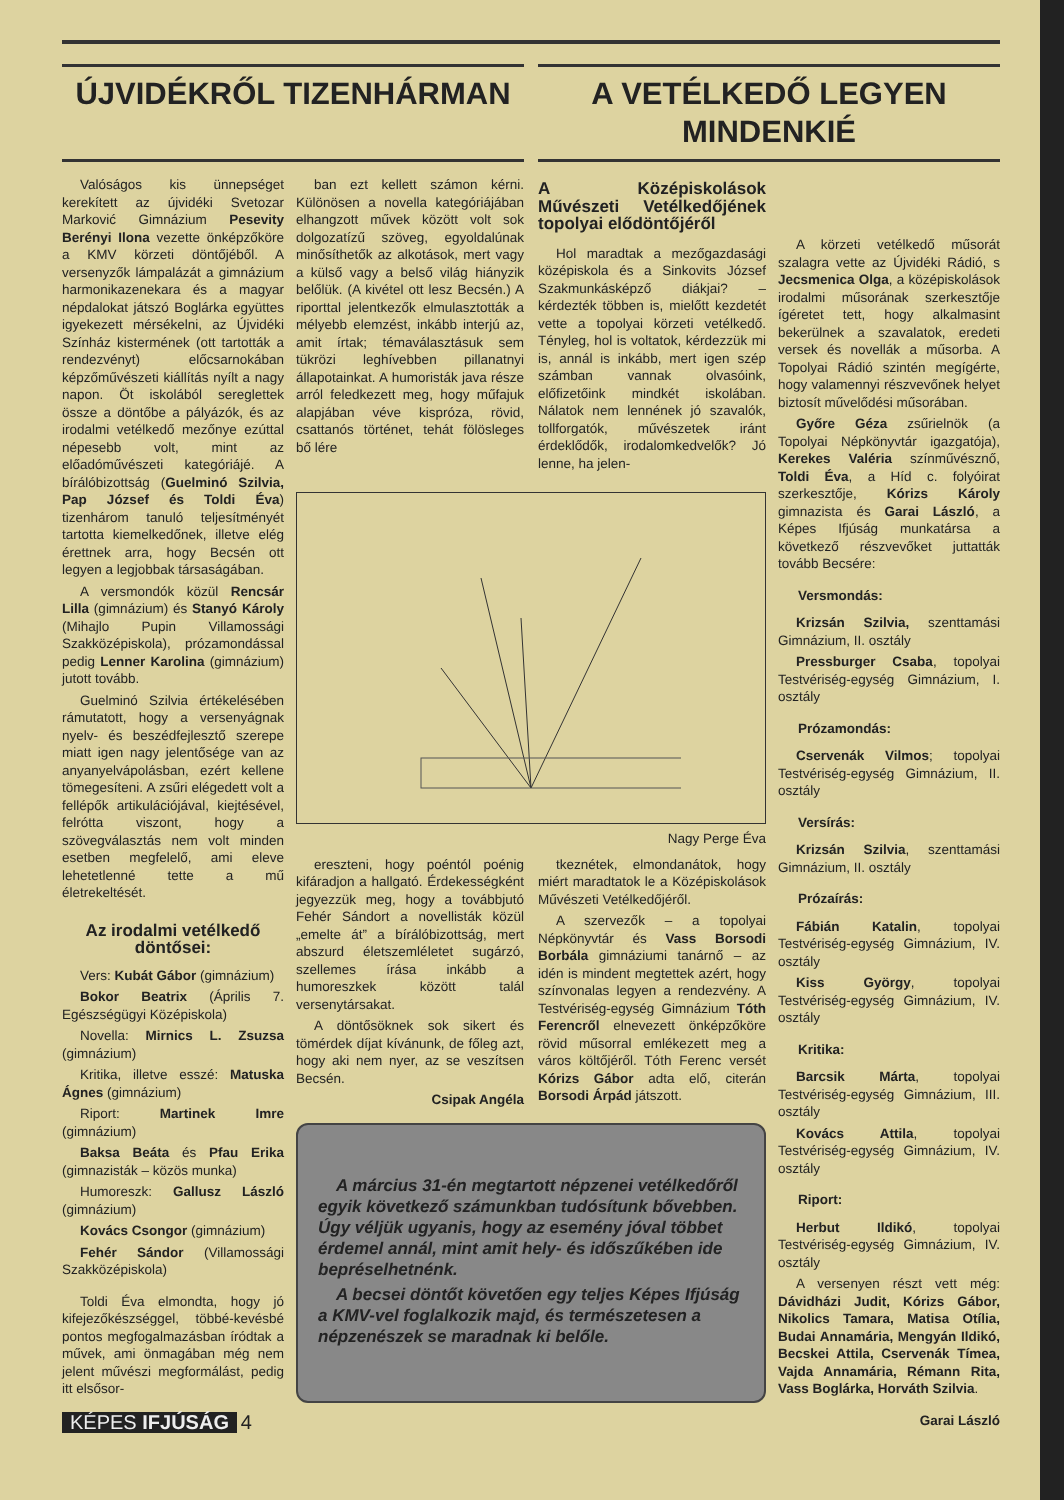ÚJVIDÉKRŐL TIZENHÁRMAN A VETÉLKEDŐ LEGYEN MINDENKIÉ
Valóságos kis ünnepséget kerekített az újvidéki Svetozar Marković Gimnázium Pesevity Berényi Ilona vezette önképzőköre a KMV körzeti döntőjéből. A versenyzők lámpalázát a gimnázium harmonikazenekara és a magyar népdalokat játszó Boglárka együttes igyekezett mérsékelni, az Újvidéki Színház kistermének (ott tartották a rendezvényt) előcsarnokában képzőművészeti kiállítás nyílt a nagy napon. Öt iskolából sereglettek össze a döntőbe a pályázók, és az irodalmi vetélkedő mezőnye ezúttal népesebb volt, mint az előadóművészeti kategóriájé. A bírálóbizottság (Guelminó Szilvia, Pap József és Toldi Éva) tizenhárom tanuló teljesítményét tartotta kiemelkedőnek, illetve elég érettnek arra, hogy Becsén ott legyen a legjobbak társaságában.
A versmondók közül Rencsár Lilla (gimnázium) és Stanyó Károly (Mihajlo Pupin Villamossági Szakközépiskola), prózamondással pedig Lenner Karolina (gimnázium) jutott tovább.
Guelminó Szilvia értékelésében rámutatott, hogy a versenyágnak nyelv- és beszédfejlesztő szerepe miatt igen nagy jelentősége van az anyanyelvápolásban, ezért kellene tömegesíteni. A zsűri elégedett volt a fellépők artikulációjával, kiejtésével, felrótta viszont, hogy a szövegválasztás nem volt minden esetben megfelelő, ami eleve lehetetlenné tette a mű életrekeltését.
Az irodalmi vetélkedő döntősei:
Vers: Kubát Gábor (gimnázium)
Bokor Beatrix (Április 7. Egészségügyi Középiskola)
Novella: Mirnics L. Zsuzsa (gimnázium)
Kritika, illetve esszé: Matuska Ágnes (gimnázium)
Riport: Martinek Imre (gimnázium)
Baksa Beáta és Pfau Erika (gimnazisták – közös munka)
Humoreszk: Gallusz László (gimnázium)
Kovács Csongor (gimnázium)
Fehér Sándor (Villamossági Szakközépiskola)
Toldi Éva elmondta, hogy jó kifejezőkészséggel, többé-kevésbé pontos megfogalmazásban íródtak a művek, ami önmagában még nem jelent művészi megformálást, pedig itt elsősor-
KÉPES IFJÚSÁG
4
ban ezt kellett számon kérni. Különösen a novella kategóriájában elhangzott művek között volt sok dolgozatízű szöveg, egyoldalúnak minősíthetők az alkotások, mert vagy a külső vagy a belső világ hiányzik belőlük. (A kivétel ott lesz Becsén.) A riporttal jelentkezők elmulasztották a mélyebb elemzést, inkább interjú az, amit írtak; témaválasztásuk sem tükrözi leghívebben pillanatnyi állapotainkat. A humoristák java része arról feledkezett meg, hogy műfajuk alapjában véve kispróza, rövid, csattanós történet, tehát fölösleges bő lére
A Középiskolások Művészeti Vetélkedőjének topolyai elődöntőjéről
Hol maradtak a mezőgazdasági középiskola és a Sinkovits József Szakmunkásképző diákjai? – kérdezték többen is, mielőtt kezdetét vette a topolyai körzeti vetélkedő. Tényleg, hol is voltatok, kérdezzük mi is, annál is inkább, mert igen szép számban vannak olvasóink, előfizetőink mindkét iskolában. Nálatok nem lennének jó szavalók, tollforgatók, művészetek iránt érdeklődők, irodalomkedvelők? Jó lenne, ha jelen-
Nagy Perge Éva
ereszteni, hogy poéntól poénig kifáradjon a hallgató. Érdekességként jegyezzük meg, hogy a továbbjutó Fehér Sándort a novellisták közül „emelte át” a bírálóbizottság, mert abszurd életszemléletet sugárzó, szellemes írása inkább a humoreszkek között talál versenytársakat.
A döntősöknek sok sikert és tömérdek díjat kívánunk, de főleg azt, hogy aki nem nyer, az se veszítsen Becsén.
Csipak Angéla
tkeznétek, elmondanátok, hogy miért maradtatok le a Középiskolások Művészeti Vetélkedőjéről.
A szervezők – a topolyai Népkönyvtár és Vass Borsodi Borbála gimnáziumi tanárnő – az idén is mindent megtettek azért, hogy színvonalas legyen a rendezvény. A Testvériség-egység Gimnázium Tóth Ferencről elnevezett önképzőköre rövid műsorral emlékezett meg a város költőjéről. Tóth Ferenc versét Kórizs Gábor adta elő, citerán Borsodi Árpád játszott.
A március 31-én megtartott népzenei vetélkedőről egyik következő számunkban tudósítunk bővebben. Úgy véljük ugyanis, hogy az esemény jóval többet érdemel annál, mint amit hely- és időszűkében ide bepréselhetnénk.
A becsei döntőt követően egy teljes Képes Ifjúság a KMV-vel foglalkozik majd, és természetesen a népzenészek se maradnak ki belőle.
A körzeti vetélkedő műsorát szalagra vette az Újvidéki Rádió, s Jecsmenica Olga, a középiskolások irodalmi műsorának szerkesztője ígéretet tett, hogy alkalmasint bekerülnek a szavalatok, eredeti versek és novellák a műsorba. A Topolyai Rádió szintén megígérte, hogy valamennyi részvevőnek helyet biztosít művelődési műsorában.
Győre Géza zsűrielnök (a Topolyai Népkönyvtár igazgatója), Kerekes Valéria színművésznő, Toldi Éva, a Híd c. folyóirat szerkesztője, Kórizs Károly gimnazista és Garai László, a Képes Ifjúság munkatársa a következő részvevőket juttatták tovább Becsére:
Versmondás:
Krizsán Szilvia, szenttamási Gimnázium, II. osztály
Pressburger Csaba, topolyai Testvériség-egység Gimnázium, I. osztály
Prózamondás:
Cservenák Vilmos; topolyai Testvériség-egység Gimnázium, II. osztály
Versírás:
Krizsán Szilvia, szenttamási Gimnázium, II. osztály
Prózaírás:
Fábián Katalin, topolyai Testvériség-egység Gimnázium, IV. osztály
Kiss György, topolyai Testvériség-egység Gimnázium, IV. osztály
Kritika:
Barcsik Márta, topolyai Testvériség-egység Gimnázium, III. osztály
Kovács Attila, topolyai Testvériség-egység Gimnázium, IV. osztály
Riport:
Herbut Ildikó, topolyai Testvériség-egység Gimnázium, IV. osztály
A versenyen részt vett még: Dávidházi Judit, Kórizs Gábor, Nikolics Tamara, Matisa Otília, Budai Annamária, Mengyán Ildikó, Becskei Attila, Cservenák Tímea, Vajda Annamária, Rémann Rita, Vass Boglárka, Horváth Szilvia.
Garai László